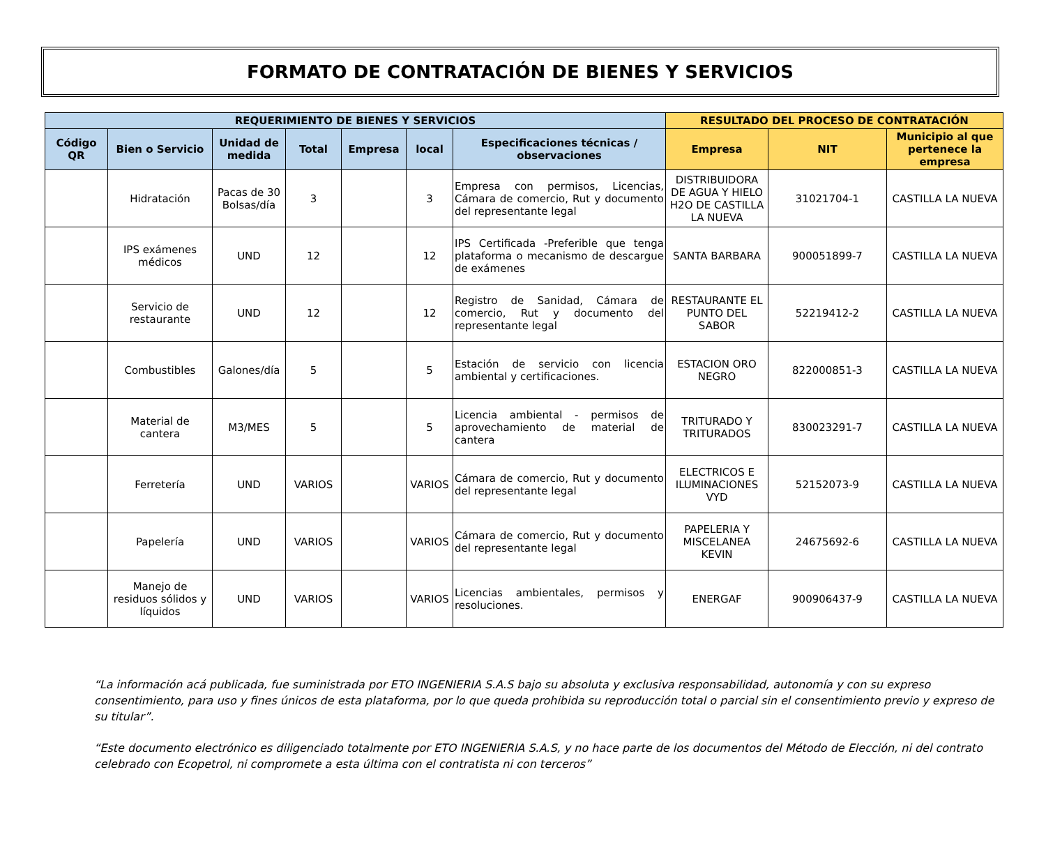FORMATO DE CONTRATACIÓN DE BIENES Y SERVICIOS
| REQUERIMIENTO DE BIENES Y SERVICIOS | | | | | | | RESULTADO DEL PROCESO DE CONTRATACIÓN | | |
| --- | --- | --- | --- | --- | --- | --- | --- | --- | --- |
| Código QR | Bien o Servicio | Unidad de medida | Total | Empresa | local | Especificaciones técnicas / observaciones | Empresa | NIT | Municipio al que pertenece la empresa |
| | Hidratación | Pacas de 30 Bolsas/día | 3 | | 3 | Empresa con permisos, Licencias, Cámara de comercio, Rut y documento del representante legal | DISTRIBUIDORA DE AGUA Y HIELO H2O DE CASTILLA LA NUEVA | 31021704-1 | CASTILLA LA NUEVA |
| | IPS exámenes médicos | UND | 12 | | 12 | IPS Certificada -Preferible que tenga plataforma o mecanismo de descargue de exámenes | SANTA BARBARA | 900051899-7 | CASTILLA LA NUEVA |
| | Servicio de restaurante | UND | 12 | | 12 | Registro de Sanidad, Cámara de comercio, Rut y documento del representante legal | RESTAURANTE EL PUNTO DEL SABOR | 52219412-2 | CASTILLA LA NUEVA |
| | Combustibles | Galones/día | 5 | | 5 | Estación de servicio con licencia ambiental y certificaciones. | ESTACION ORO NEGRO | 822000851-3 | CASTILLA LA NUEVA |
| | Material de cantera | M3/MES | 5 | | 5 | Licencia ambiental - permisos de aprovechamiento de material de cantera | TRITURADO Y TRITURADOS | 830023291-7 | CASTILLA LA NUEVA |
| | Ferretería | UND | VARIOS | | VARIOS | Cámara de comercio, Rut y documento del representante legal | ELECTRICOS E ILUMINACIONES VYD | 52152073-9 | CASTILLA LA NUEVA |
| | Papelería | UND | VARIOS | | VARIOS | Cámara de comercio, Rut y documento del representante legal | PAPELERIA Y MISCELANEA KEVIN | 24675692-6 | CASTILLA LA NUEVA |
| | Manejo de residuos sólidos y líquidos | UND | VARIOS | | VARIOS | Licencias ambientales, permisos y resoluciones. | ENERGAF | 900906437-9 | CASTILLA LA NUEVA |
“La información acá publicada, fue suministrada por ETO INGENIERIA S.A.S bajo su absoluta y exclusiva responsabilidad, autonomía y con su expreso consentimiento, para uso y fines únicos de esta plataforma, por lo que queda prohibida su reproducción total o parcial sin el consentimiento previo y expreso de su titular”.
“Este documento electrónico es diligenciado totalmente por ETO INGENIERIA S.A.S, y no hace parte de los documentos del Método de Elección, ni del contrato celebrado con Ecopetrol, ni compromete a esta última con el contratista ni con terceros”